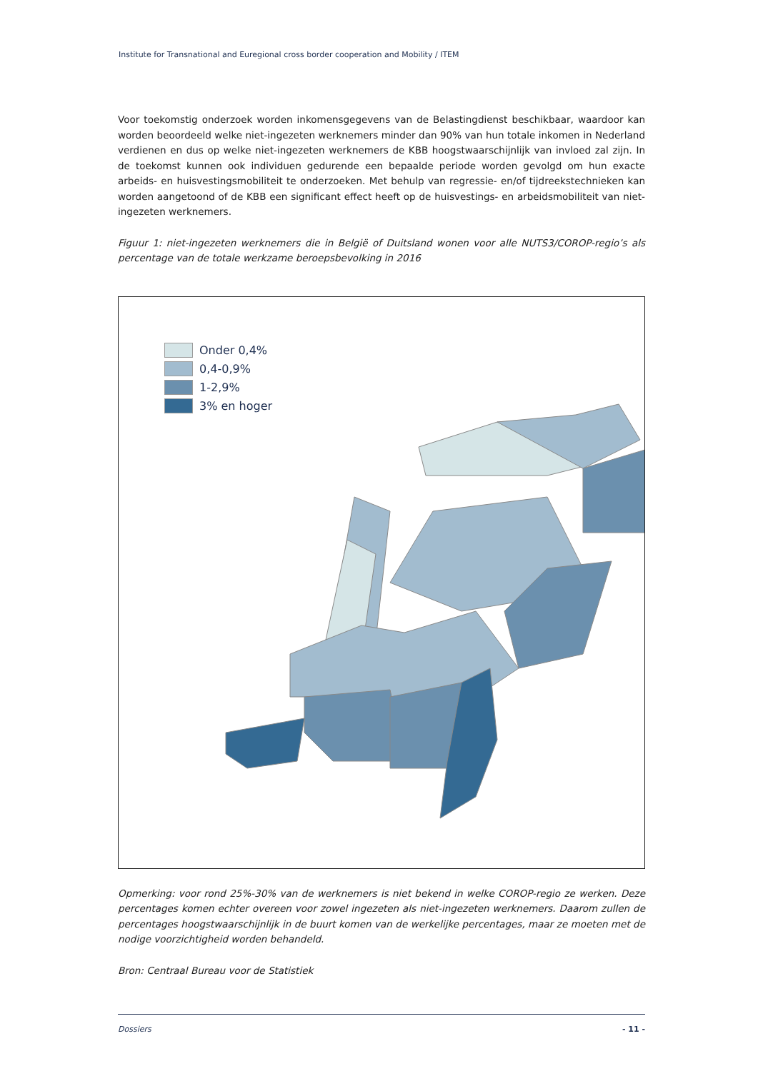Institute for Transnational and Euregional cross border cooperation and Mobility / ITEM
Voor toekomstig onderzoek worden inkomensgegevens van de Belastingdienst beschikbaar, waardoor kan worden beoordeeld welke niet-ingezeten werknemers minder dan 90% van hun totale inkomen in Nederland verdienen en dus op welke niet-ingezeten werknemers de KBB hoogstwaarschijnlijk van invloed zal zijn. In de toekomst kunnen ook individuen gedurende een bepaalde periode worden gevolgd om hun exacte arbeids- en huisvestingsmobiliteit te onderzoeken. Met behulp van regressie- en/of tijdreekstechnieken kan worden aangetoond of de KBB een significant effect heeft op de huisvestings- en arbeidsmobiliteit van niet-ingezeten werknemers.
Figuur 1: niet-ingezeten werknemers die in België of Duitsland wonen voor alle NUTS3/COROP-regio’s als percentage van de totale werkzame beroepsbevolking in 2016
Onder 0,4%
0,4-0,9%
1-2,9%
3% en hoger
Opmerking: voor rond 25%-30% van de werknemers is niet bekend in welke COROP-regio ze werken. Deze percentages komen echter overeen voor zowel ingezeten als niet-ingezeten werknemers. Daarom zullen de percentages hoogstwaarschijnlijk in de buurt komen van de werkelijke percentages, maar ze moeten met de nodige voorzichtigheid worden behandeld.
Bron: Centraal Bureau voor de Statistiek
Dossiers - 11 -